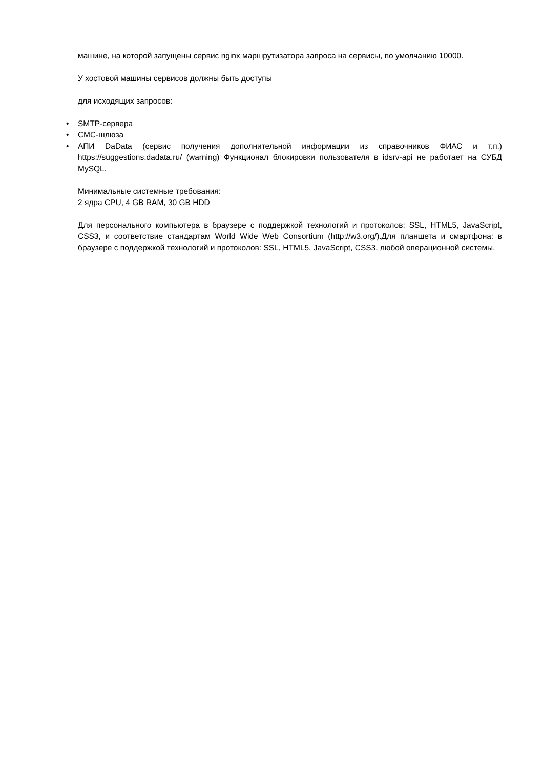машине, на которой запущены сервис nginx маршрутизатора запроса на сервисы, по умолчанию 10000.
У хостовой машины сервисов должны быть доступы
для исходящих запросов:
• SMTP-сервера
• СМС-шлюза
• АПИ DaData (сервис получения дополнительной информации из справочников ФИАС и т.п.) https://suggestions.dadata.ru/ (warning) Функционал блокировки пользователя в idsrv-api не работает на СУБД MySQL.
Минимальные системные требования:
2 ядра CPU, 4 GB RAM, 30 GB HDD
Для персонального компьютера в браузере с поддержкой технологий и протоколов: SSL, HTML5, JavaScript, CSS3, и соответствие стандартам World Wide Web Consortium (http://w3.org/).Для планшета и смартфона: в браузере с поддержкой технологий и протоколов: SSL, HTML5, JavaScript, CSS3, любой операционной системы.